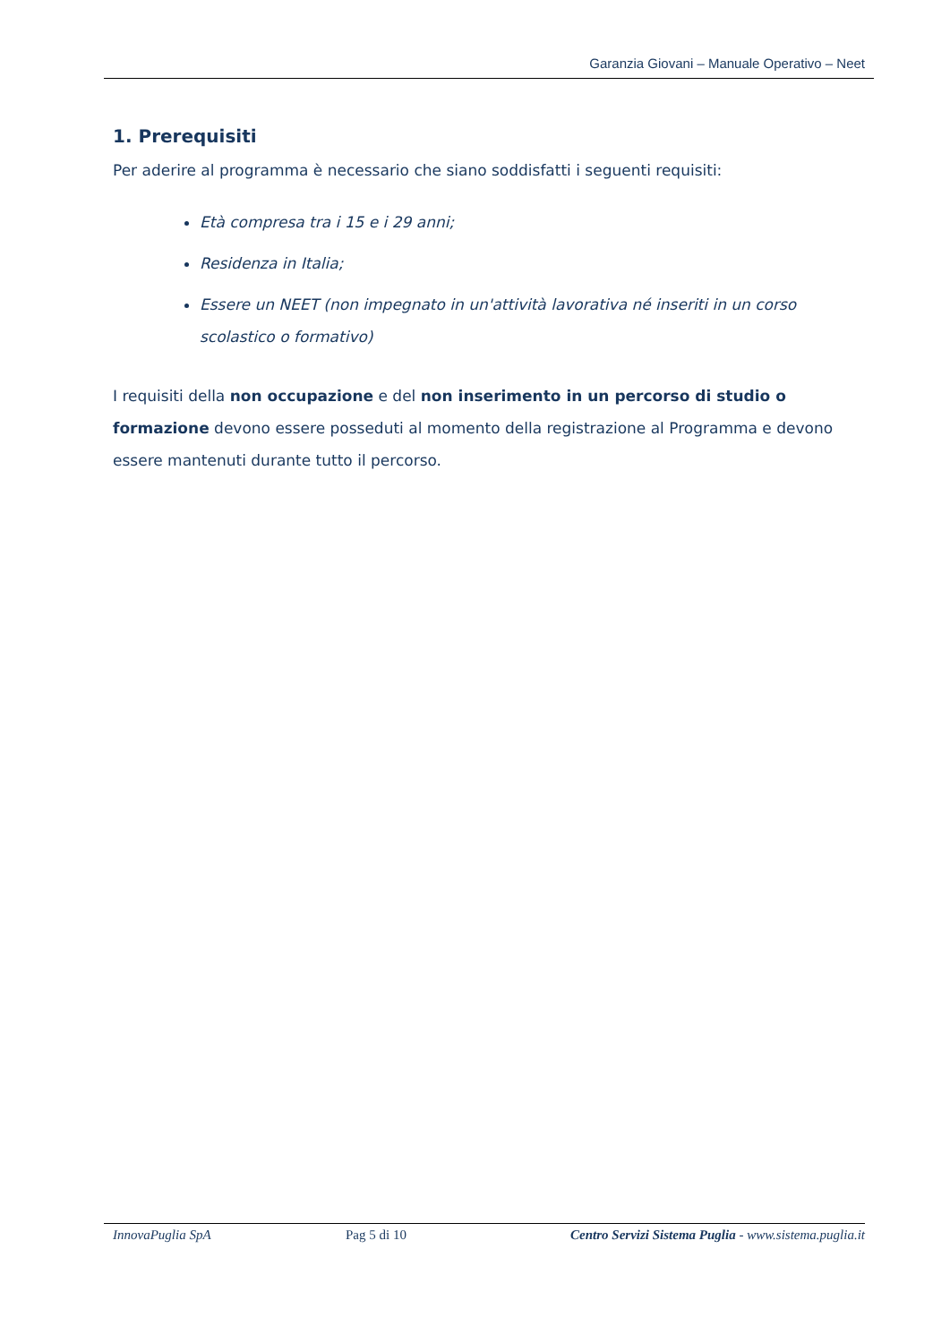Garanzia Giovani – Manuale Operativo – Neet
1. Prerequisiti
Per aderire al programma è necessario che siano soddisfatti i seguenti requisiti:
Età compresa tra i 15 e i 29 anni;
Residenza in Italia;
Essere un NEET (non impegnato in un'attività lavorativa né inseriti in un corso scolastico o formativo)
I requisiti della non occupazione e del non inserimento in un percorso di studio o formazione devono essere posseduti al momento della registrazione al Programma e devono essere mantenuti durante tutto il percorso.
InnovaPuglia SpA Pag 5 di 10 Centro Servizi Sistema Puglia - www.sistema.puglia.it